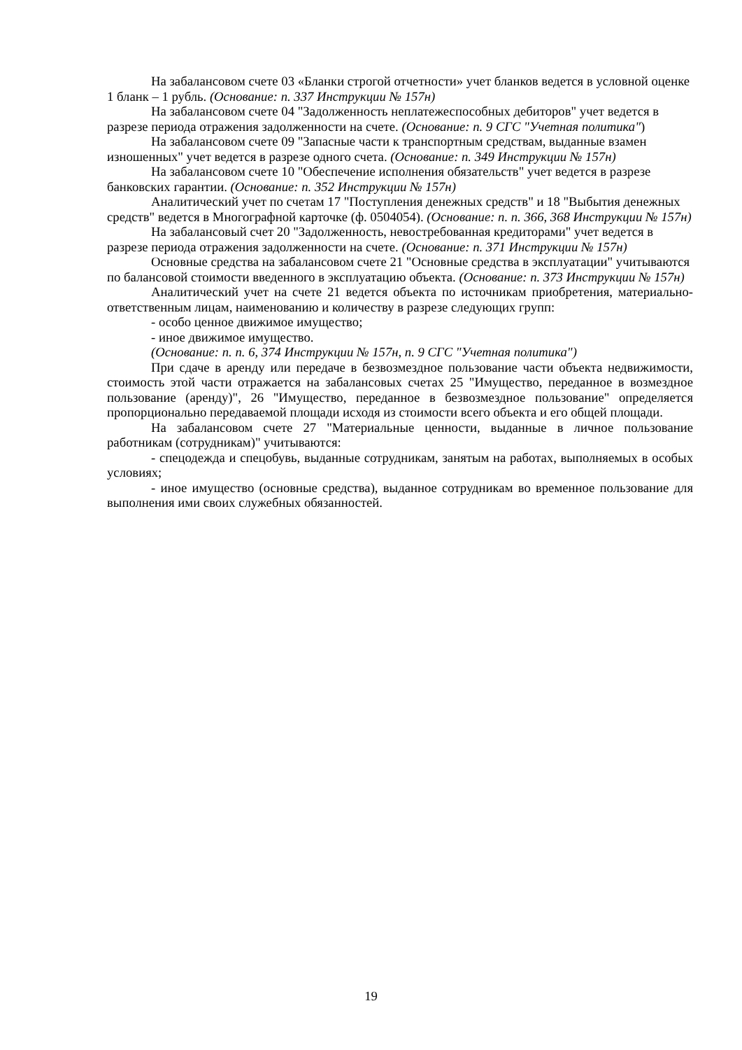На забалансовом счете 03 «Бланки строгой отчетности» учет бланков ведется в условной оценке 1 бланк – 1 рубль. (Основание: п. 337 Инструкции № 157н)
На забалансовом счете 04 "Задолженность неплатежеспособных дебиторов" учет ведется в разрезе периода отражения задолженности на счете. (Основание: п. 9 СГС "Учетная политика")
На забалансовом счете 09 "Запасные части к транспортным средствам, выданные взамен изношенных" учет ведется в разрезе одного счета. (Основание: п. 349 Инструкции № 157н)
На забалансовом счете 10 "Обеспечение исполнения обязательств" учет ведется в разрезе банковских гарантии. (Основание: п. 352 Инструкции № 157н)
Аналитический учет по счетам 17 "Поступления денежных средств" и 18 "Выбытия денежных средств" ведется в Многографной карточке (ф. 0504054). (Основание: п. п. 366, 368 Инструкции № 157н)
На забалансовый счет 20 "Задолженность, невостребованная кредиторами" учет ведется в разрезе периода отражения задолженности на счете. (Основание: п. 371 Инструкции № 157н)
Основные средства на забалансовом счете 21 "Основные средства в эксплуатации" учитываются по балансовой стоимости введенного в эксплуатацию объекта. (Основание: п. 373 Инструкции № 157н)
Аналитический учет на счете 21 ведется объекта по источникам приобретения, материально-ответственным лицам, наименованию и количеству в разрезе следующих групп:
- особо ценное движимое имущество;
- иное движимое имущество.
(Основание: п. п. 6, 374 Инструкции № 157н, п. 9 СГС "Учетная политика")
При сдаче в аренду или передаче в безвозмездное пользование части объекта недвижимости, стоимость этой части отражается на забалансовых счетах 25 "Имущество, переданное в возмездное пользование (аренду)", 26 "Имущество, переданное в безвозмездное пользование" определяется пропорционально передаваемой площади исходя из стоимости всего объекта и его общей площади.
На забалансовом счете 27 "Материальные ценности, выданные в личное пользование работникам (сотрудникам)" учитываются:
- спецодежда и спецобувь, выданные сотрудникам, занятым на работах, выполняемых в особых условиях;
- иное имущество (основные средства), выданное сотрудникам во временное пользование для выполнения ими своих служебных обязанностей.
19